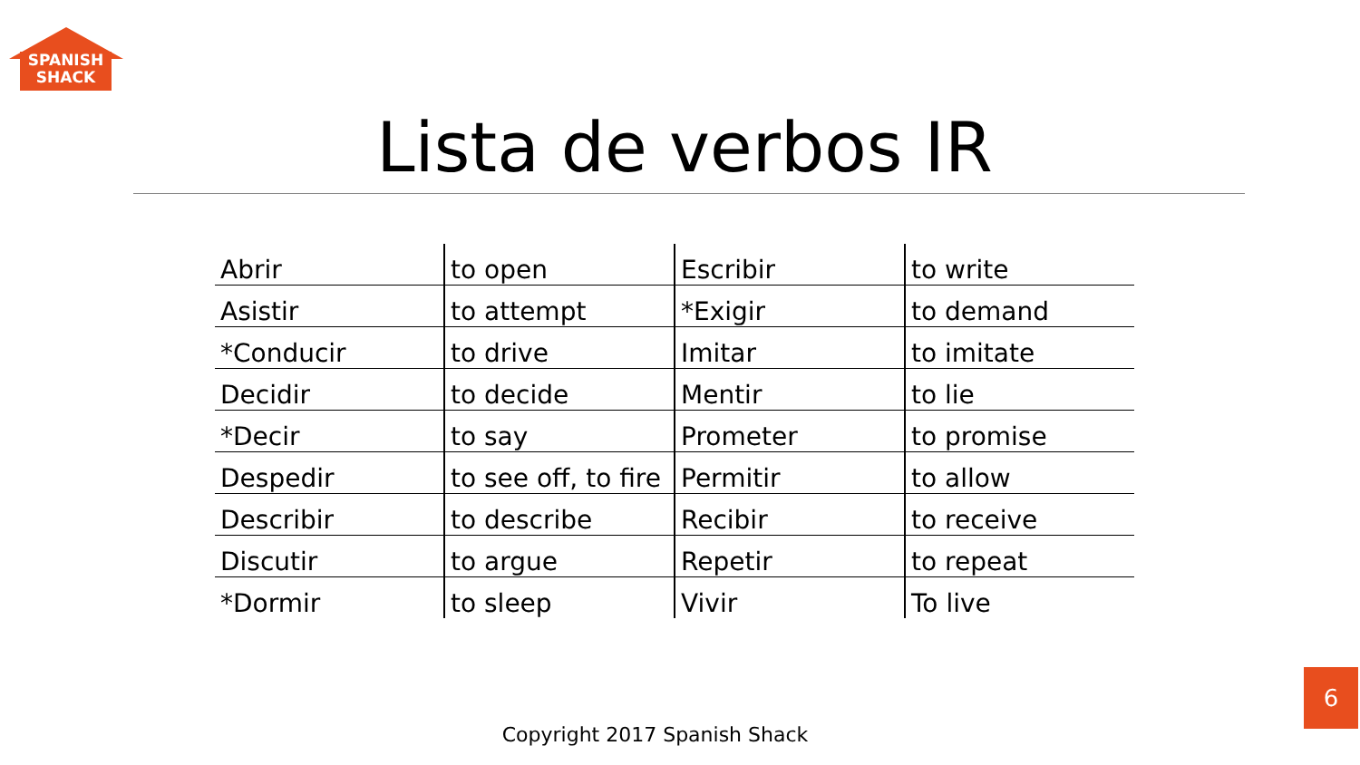SPANISH
SHACK
Lista de verbos IR
| Abrir | to open | Escribir | to write |
| Asistir | to attempt | *Exigir | to demand |
| *Conducir | to drive | Imitar | to imitate |
| Decidir | to decide | Mentir | to lie |
| *Decir | to say | Prometer | to promise |
| Despedir | to see off, to fire | Permitir | to allow |
| Describir | to describe | Recibir | to receive |
| Discutir | to argue | Repetir | to repeat |
| *Dormir | to sleep | Vivir | To live |
Copyright 2017 Spanish Shack
6